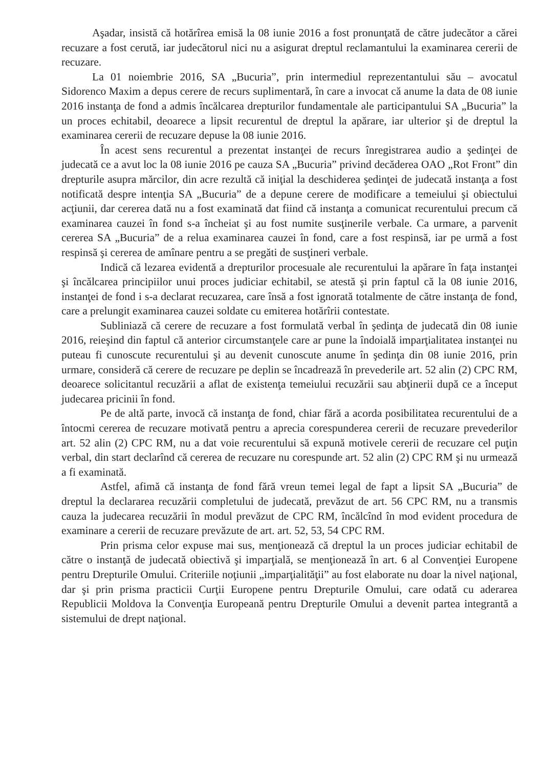Aşadar, insistă că hotărîrea emisă la 08 iunie 2016 a fost pronunţată de către judecător a cărei recuzare a fost cerută, iar judecătorul nici nu a asigurat dreptul reclamantului la examinarea cererii de recuzare.
La 01 noiembrie 2016, SA „Bucuria”, prin intermediul reprezentantului său – avocatul Sidorenco Maxim a depus cerere de recurs suplimentară, în care a invocat că anume la data de 08 iunie 2016 instanţa de fond a admis încălcarea drepturilor fundamentale ale participantului SA „Bucuria” la un proces echitabil, deoarece a lipsit recurentul de dreptul la apărare, iar ulterior şi de dreptul la examinarea cererii de recuzare depuse la 08 iunie 2016.
În acest sens recurentul a prezentat instanţei de recurs înregistrarea audio a şedinţei de judecată ce a avut loc la 08 iunie 2016 pe cauza SA „Bucuria” privind decăderea OAO „Rot Front” din drepturile asupra mărcilor, din acre rezultă că iniţial la deschiderea şedinţei de judecată instanţa a fost notificată despre intenţia SA „Bucuria” de a depune cerere de modificare a temeiului şi obiectului acţiunii, dar cererea dată nu a fost examinată dat fiind că instanţa a comunicat recurentului precum că examinarea cauzei în fond s-a încheiat şi au fost numite susţinerile verbale. Ca urmare, a parvenit cererea SA „Bucuria” de a relua examinarea cauzei în fond, care a fost respinsă, iar pe urmă a fost respinsă şi cererea de amînare pentru a se pregăti de susţineri verbale.
Indică că lezarea evidentă a drepturilor procesuale ale recurentului la apărare în faţa instanţei şi încălcarea principiilor unui proces judiciar echitabil, se atestă şi prin faptul că la 08 iunie 2016, instanţei de fond i s-a declarat recuzarea, care însă a fost ignorată totalmente de către instanţa de fond, care a prelungit examinarea cauzei soldate cu emiterea hotărîrii contestate.
Subliniază că cerere de recuzare a fost formulată verbal în şedinţa de judecată din 08 iunie 2016, reieşind din faptul că anterior circumstanţele care ar pune la îndoială imparţialitatea instanţei nu puteau fi cunoscute recurentului şi au devenit cunoscute anume în şedinţa din 08 iunie 2016, prin urmare, consideră că cerere de recuzare pe deplin se încadrează în prevederile art. 52 alin (2) CPC RM, deoarece solicitantul recuzării a aflat de existenţa temeiului recuzării sau abţinerii după ce a început judecarea pricinii în fond.
Pe de altă parte, invocă că instanţa de fond, chiar fără a acorda posibilitatea recurentului de a întocmi cererea de recuzare motivată pentru a aprecia corespunderea cererii de recuzare prevederilor art. 52 alin (2) CPC RM, nu a dat voie recurentului să expună motivele cererii de recuzare cel puţin verbal, din start declarînd că cererea de recuzare nu corespunde art. 52 alin (2) CPC RM şi nu urmează a fi examinată.
Astfel, afimă că instanţa de fond fără vreun temei legal de fapt a lipsit SA „Bucuria” de dreptul la declararea recuzării completului de judecată, prevăzut de art. 56 CPC RM, nu a transmis cauza la judecarea recuzării în modul prevăzut de CPC RM, încălcînd în mod evident procedura de examinare a cererii de recuzare prevăzute de art. art. 52, 53, 54 CPC RM.
Prin prisma celor expuse mai sus, menţionează că dreptul la un proces judiciar echitabil de către o instanţă de judecată obiectivă şi imparţială, se menţionează în art. 6 al Convenţiei Europene pentru Drepturile Omului. Criteriile noţiunii „imparţialităţii” au fost elaborate nu doar la nivel naţional, dar şi prin prisma practicii Curţii Europene pentru Drepturile Omului, care odată cu aderarea Republicii Moldova la Convenţia Europeană pentru Drepturile Omului a devenit partea integrantă a sistemului de drept naţional.